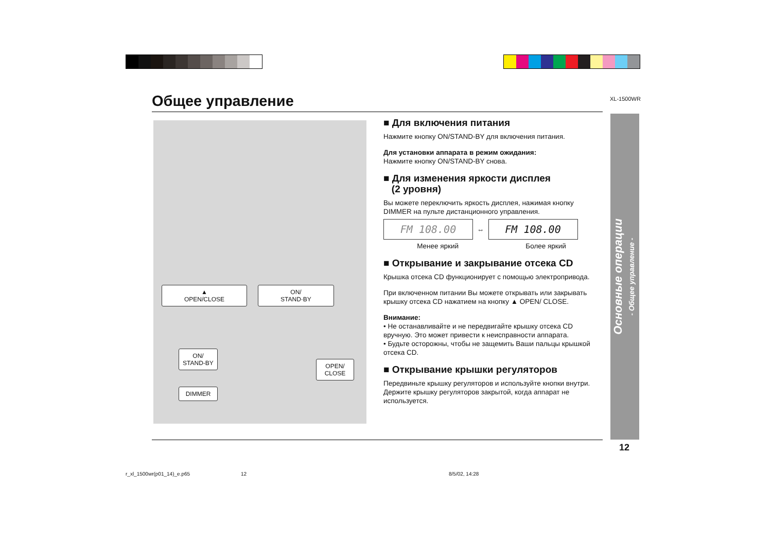XL-1500WR
Общее управление
▲
OPEN/CLOSE
ON/
STAND·BY
ON/
STAND-BY
OPEN/
CLOSE
DIMMER
■ Для включения питания
Нажмите кнопку ON/STAND-BY для включения питания.
Для установки аппарата в режим ожидания:
Нажмите кнопку ON/STAND-BY снова.
■ Для изменения яркости дисплея
(2 уровня)
Вы можете переключить яркость дисплея, нажимая кнопку DIMMER на пульте дистанционного управления.
FM 108.00
⇔
FM 108.00
Менее яркий Более яркий
■ Открывание и закрывание отсека CD
Крышка отсека CD функционирует с помощью электропривода.
При включенном питании Вы можете открывать или закрывать крышку отсека CD нажатием на кнопку ▲ OPEN/ CLOSE.
Внимание:
• Не останавливайте и не передвигайте крышку отсека CD вручную. Это может привести к неисправности аппарата.
• Будьте осторожны, чтобы не защемить Ваши пальцы крышкой отсека CD.
■ Открывание крышки регуляторов
Передвиньте крышку регуляторов и используйте кнопки внутри.
Держите крышку регуляторов закрытой, когда аппарат не используется.
Основные операции
- Общее управление -
12
r_xl_1500wr(p01_14)_e.p65 12 8/5/02, 14:28